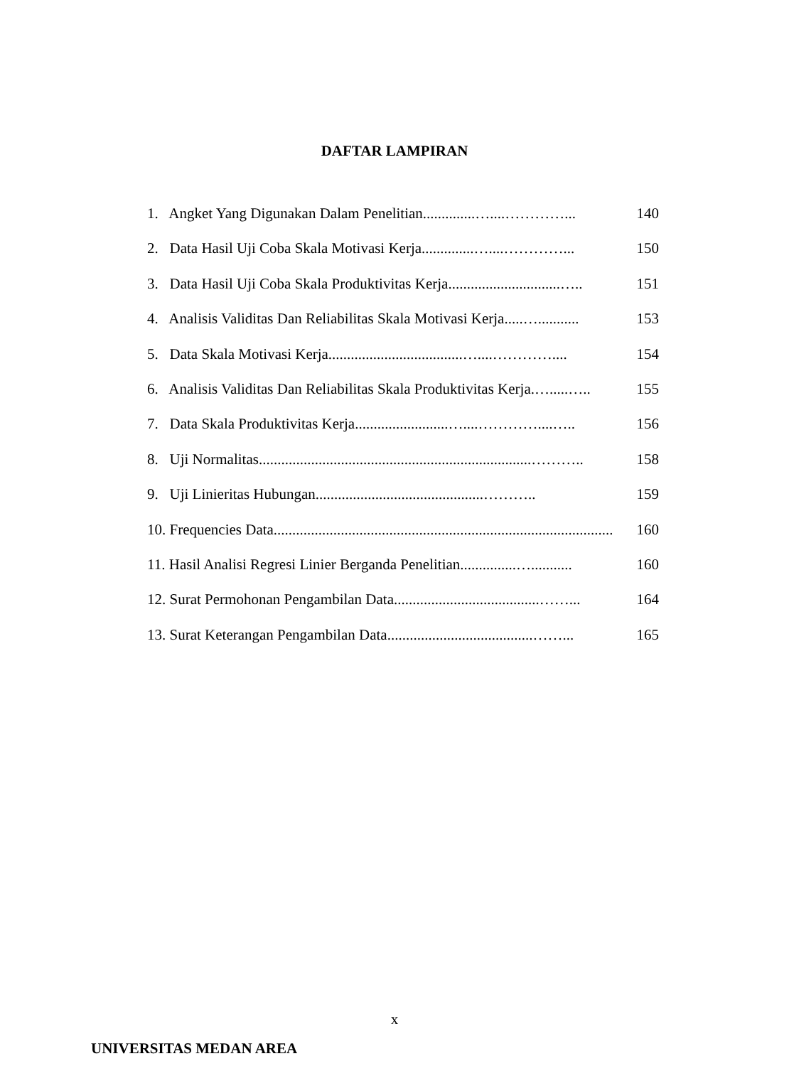DAFTAR LAMPIRAN
1. Angket Yang Digunakan Dalam Penelitian..............…....…………... 140
2. Data Hasil Uji Coba Skala Motivasi Kerja..............…....…………... 150
3. Data Hasil Uji Coba Skala Produktivitas Kerja..............................….. 151
4. Analisis Validitas Dan Reliabilitas Skala Motivasi Kerja.....…........... 153
5. Data Skala Motivasi Kerja....................................…....………….... 154
6. Analisis Validitas Dan Reliabilitas Skala Produktivitas Kerja.….....….. 155
7. Data Skala Produktivitas Kerja.........................…....…………....….. 156
8. Uji Normalitas.........................................................................……….. 158
9. Uji Linieritas Hubungan.............................................……….. 159
10. Frequencies Data........................................................................................... 160
11. Hasil Analisi Regresi Linier Berganda Penelitian...............…........... 160
12. Surat Permohonan Pengambilan Data.......................................……... 164
13. Surat Keterangan Pengambilan Data.......................................……... 165
x
UNIVERSITAS MEDAN AREA